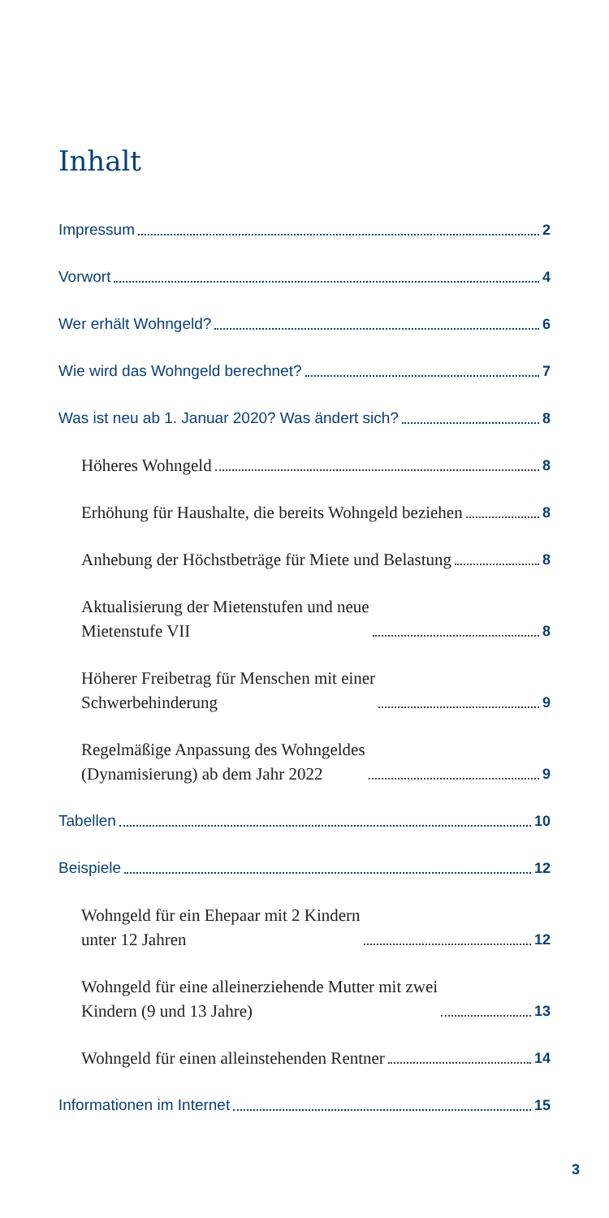Inhalt
Impressum 2
Vorwort 4
Wer erhält Wohngeld? 6
Wie wird das Wohngeld berechnet? 7
Was ist neu ab 1. Januar 2020? Was ändert sich? 8
Höheres Wohngeld 8
Erhöhung für Haushalte, die bereits Wohngeld beziehen 8
Anhebung der Höchstbeträge für Miete und Belastung 8
Aktualisierung der Mietenstufen und neue
Mietenstufe VII 8
Höherer Freibetrag für Menschen mit einer
Schwerbehinderung 9
Regelmäßige Anpassung des Wohngeldes
(Dynamisierung) ab dem Jahr 2022 9
Tabellen 10
Beispiele 12
Wohngeld für ein Ehepaar mit 2 Kindern
unter 12 Jahren 12
Wohngeld für eine alleinerziehende Mutter mit zwei
Kindern (9 und 13 Jahre) 13
Wohngeld für einen alleinstehenden Rentner 14
Informationen im Internet 15
3